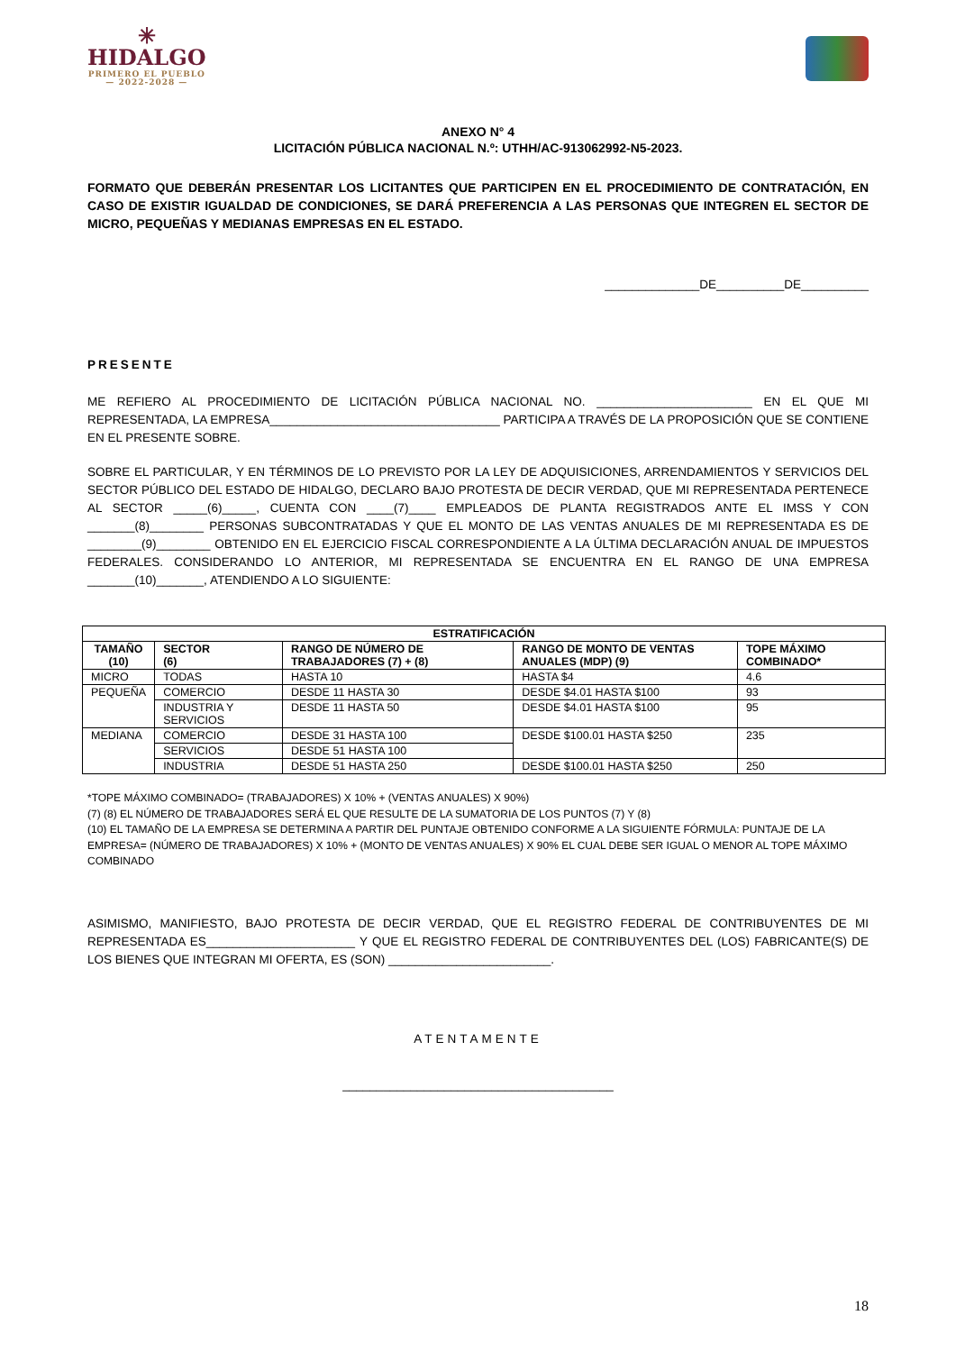✳
HIDALGO
PRIMERO EL PUEBLO
— 2022-2028 —
ANEXO N° 4
LICITACIÓN PÚBLICA NACIONAL N.º: UTHH/AC-913062992-N5-2023.
FORMATO QUE DEBERÁN PRESENTAR LOS LICITANTES QUE PARTICIPEN EN EL PROCEDIMIENTO DE CONTRATACIÓN, EN CASO DE EXISTIR IGUALDAD DE CONDICIONES, SE DARÁ PREFERENCIA A LAS PERSONAS QUE INTEGREN EL SECTOR DE MICRO, PEQUEÑAS Y MEDIANAS EMPRESAS EN EL ESTADO.
______________DE__________DE__________
PRESENTE
ME REFIERO AL PROCEDIMIENTO DE LICITACIÓN PÚBLICA NACIONAL NO. _______________________ EN EL QUE MI REPRESENTADA, LA EMPRESA__________________________________ PARTICIPA A TRAVÉS DE LA PROPOSICIÓN QUE SE CONTIENE EN EL PRESENTE SOBRE.
SOBRE EL PARTICULAR, Y EN TÉRMINOS DE LO PREVISTO POR LA LEY DE ADQUISICIONES, ARRENDAMIENTOS Y SERVICIOS DEL SECTOR PÚBLICO DEL ESTADO DE HIDALGO, DECLARO BAJO PROTESTA DE DECIR VERDAD, QUE MI REPRESENTADA PERTENECE AL SECTOR _____(6)_____, CUENTA CON ____(7)____ EMPLEADOS DE PLANTA REGISTRADOS ANTE EL IMSS Y CON _______(8)________ PERSONAS SUBCONTRATADAS Y QUE EL MONTO DE LAS VENTAS ANUALES DE MI REPRESENTADA ES DE ________(9)________ OBTENIDO EN EL EJERCICIO FISCAL CORRESPONDIENTE A LA ÚLTIMA DECLARACIÓN ANUAL DE IMPUESTOS FEDERALES. CONSIDERANDO LO ANTERIOR, MI REPRESENTADA SE ENCUENTRA EN EL RANGO DE UNA EMPRESA _______(10)_______, ATENDIENDO A LO SIGUIENTE:
| ESTRATIFICACIÓN | | | | |
| --- | --- | --- | --- | --- |
| TAMAÑO (10) | SECTOR (6) | RANGO DE NÚMERO DE TRABAJADORES (7) + (8) | RANGO DE MONTO DE VENTAS ANUALES (MDP) (9) | TOPE MÁXIMO COMBINADO* |
| MICRO | TODAS | HASTA 10 | HASTA $4 | 4.6 |
| PEQUEÑA | COMERCIO | DESDE 11 HASTA 30 | DESDE $4.01 HASTA $100 | 93 |
| | INDUSTRIA Y SERVICIOS | DESDE 11 HASTA 50 | DESDE $4.01 HASTA $100 | 95 |
| MEDIANA | COMERCIO | DESDE 31 HASTA 100 | DESDE $100.01 HASTA $250 | 235 |
| | SERVICIOS | DESDE 51 HASTA 100 | | |
| | INDUSTRIA | DESDE 51 HASTA 250 | DESDE $100.01 HASTA $250 | 250 |
*TOPE MÁXIMO COMBINADO= (TRABAJADORES) X 10% + (VENTAS ANUALES) X 90%)
(7) (8) EL NÚMERO DE TRABAJADORES SERÁ EL QUE RESULTE DE LA SUMATORIA DE LOS PUNTOS (7) Y (8)
(10) EL TAMAÑO DE LA EMPRESA SE DETERMINA A PARTIR DEL PUNTAJE OBTENIDO CONFORME A LA SIGUIENTE FÓRMULA: PUNTAJE DE LA EMPRESA= (NÚMERO DE TRABAJADORES) X 10% + (MONTO DE VENTAS ANUALES) X 90% EL CUAL DEBE SER IGUAL O MENOR AL TOPE MÁXIMO COMBINADO
ASIMISMO, MANIFIESTO, BAJO PROTESTA DE DECIR VERDAD, QUE EL REGISTRO FEDERAL DE CONTRIBUYENTES DE MI REPRESENTADA ES______________________ Y QUE EL REGISTRO FEDERAL DE CONTRIBUYENTES DEL (LOS) FABRICANTE(S) DE LOS BIENES QUE INTEGRAN MI OFERTA, ES (SON) ________________________.
ATENTAMENTE
________________________________________
18